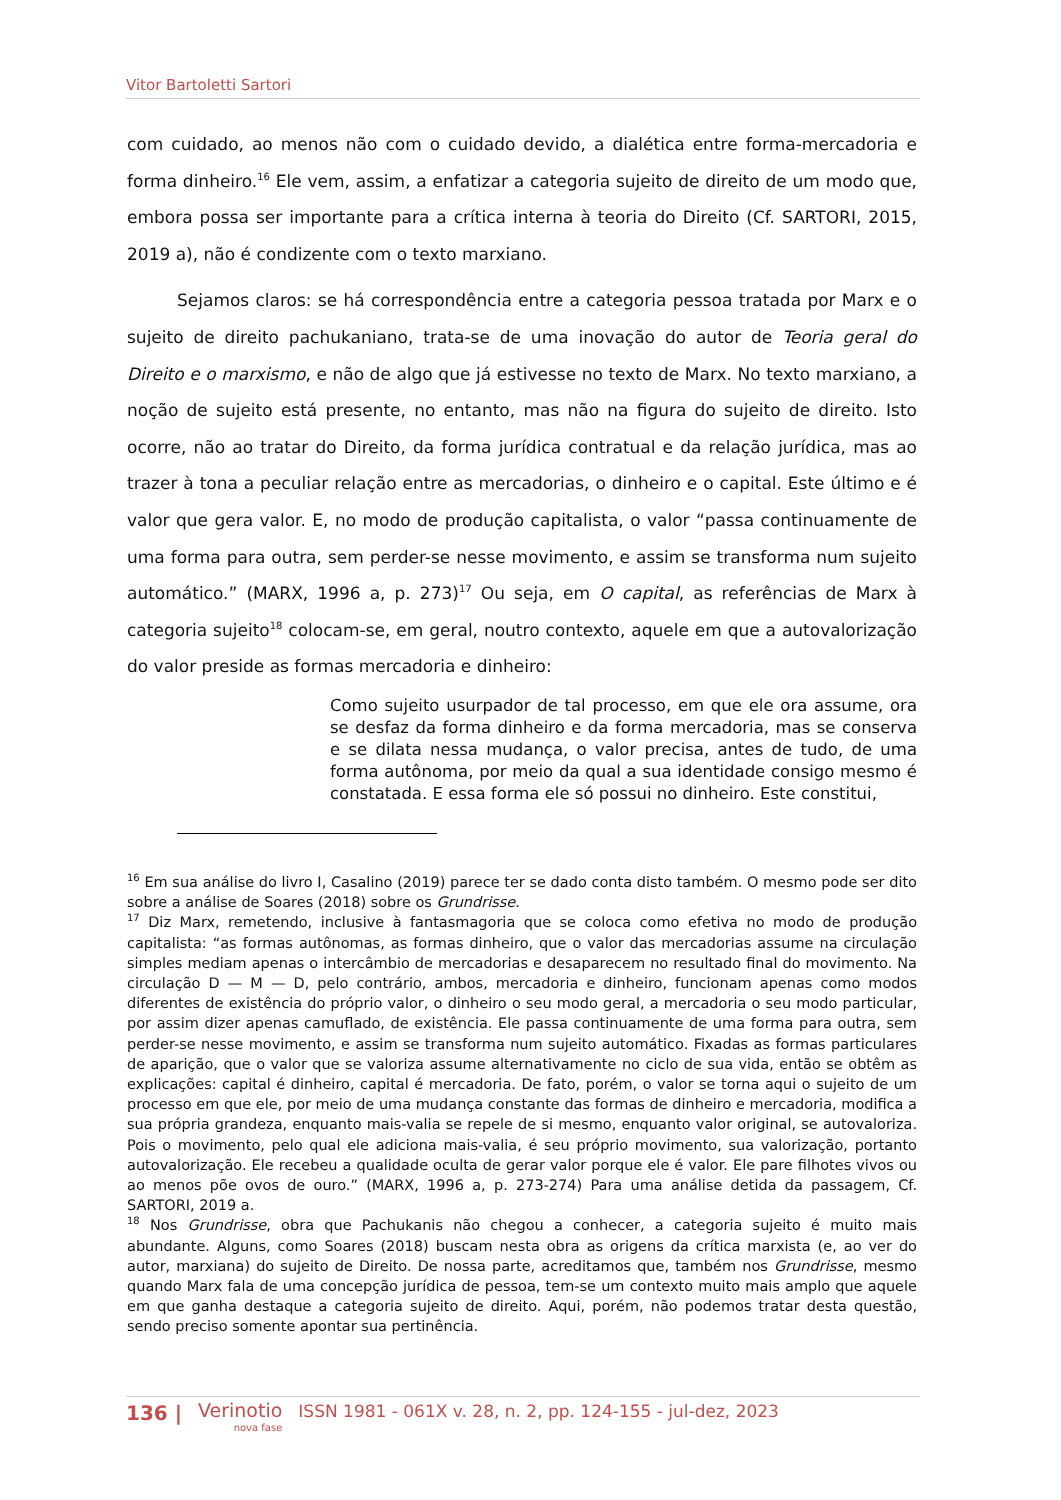Vitor Bartoletti Sartori
com cuidado, ao menos não com o cuidado devido, a dialética entre forma-mercadoria e forma dinheiro.<sup>16</sup> Ele vem, assim, a enfatizar a categoria sujeito de direito de um modo que, embora possa ser importante para a crítica interna à teoria do Direito (Cf. SARTORI, 2015, 2019 a), não é condizente com o texto marxiano.
Sejamos claros: se há correspondência entre a categoria pessoa tratada por Marx e o sujeito de direito pachukaniano, trata-se de uma inovação do autor de Teoria geral do Direito e o marxismo, e não de algo que já estivesse no texto de Marx. No texto marxiano, a noção de sujeito está presente, no entanto, mas não na figura do sujeito de direito. Isto ocorre, não ao tratar do Direito, da forma jurídica contratual e da relação jurídica, mas ao trazer à tona a peculiar relação entre as mercadorias, o dinheiro e o capital. Este último e é valor que gera valor. E, no modo de produção capitalista, o valor “passa continuamente de uma forma para outra, sem perder-se nesse movimento, e assim se transforma num sujeito automático.” (MARX, 1996 a, p. 273)<sup>17</sup> Ou seja, em O capital, as referências de Marx à categoria sujeito<sup>18</sup> colocam-se, em geral, noutro contexto, aquele em que a autovalorização do valor preside as formas mercadoria e dinheiro:
Como sujeito usurpador de tal processo, em que ele ora assume, ora se desfaz da forma dinheiro e da forma mercadoria, mas se conserva e se dilata nessa mudança, o valor precisa, antes de tudo, de uma forma autônoma, por meio da qual a sua identidade consigo mesmo é constatada. E essa forma ele só possui no dinheiro. Este constitui,
<sup>16</sup> Em sua análise do livro I, Casalino (2019) parece ter se dado conta disto também. O mesmo pode ser dito sobre a análise de Soares (2018) sobre os Grundrisse.
<sup>17</sup> Diz Marx, remetendo, inclusive à fantasmagoria que se coloca como efetiva no modo de produção capitalista: “as formas autônomas, as formas dinheiro, que o valor das mercadorias assume na circulação simples mediam apenas o intercâmbio de mercadorias e desaparecem no resultado final do movimento. Na circulação D — M — D, pelo contrário, ambos, mercadoria e dinheiro, funcionam apenas como modos diferentes de existência do próprio valor, o dinheiro o seu modo geral, a mercadoria o seu modo particular, por assim dizer apenas camuflado, de existência. Ele passa continuamente de uma forma para outra, sem perder-se nesse movimento, e assim se transforma num sujeito automático. Fixadas as formas particulares de aparição, que o valor que se valoriza assume alternativamente no ciclo de sua vida, então se obtêm as explicações: capital é dinheiro, capital é mercadoria. De fato, porém, o valor se torna aqui o sujeito de um processo em que ele, por meio de uma mudança constante das formas de dinheiro e mercadoria, modifica a sua própria grandeza, enquanto mais-valia se repele de si mesmo, enquanto valor original, se autovaloriza. Pois o movimento, pelo qual ele adiciona mais-valia, é seu próprio movimento, sua valorização, portanto autovalorização. Ele recebeu a qualidade oculta de gerar valor porque ele é valor. Ele pare filhotes vivos ou ao menos põe ovos de ouro.” (MARX, 1996 a, p. 273-274) Para uma análise detida da passagem, Cf. SARTORI, 2019 a.
<sup>18</sup> Nos Grundrisse, obra que Pachukanis não chegou a conhecer, a categoria sujeito é muito mais abundante. Alguns, como Soares (2018) buscam nesta obra as origens da crítica marxista (e, ao ver do autor, marxiana) do sujeito de Direito. De nossa parte, acreditamos que, também nos Grundrisse, mesmo quando Marx fala de uma concepção jurídica de pessoa, tem-se um contexto muito mais amplo que aquele em que ganha destaque a categoria sujeito de direito. Aqui, porém, não podemos tratar desta questão, sendo preciso somente apontar sua pertinência.
136 | Verinotio
nova fase ISSN 1981 - 061X v. 28, n. 2, pp. 124-155 - jul-dez, 2023